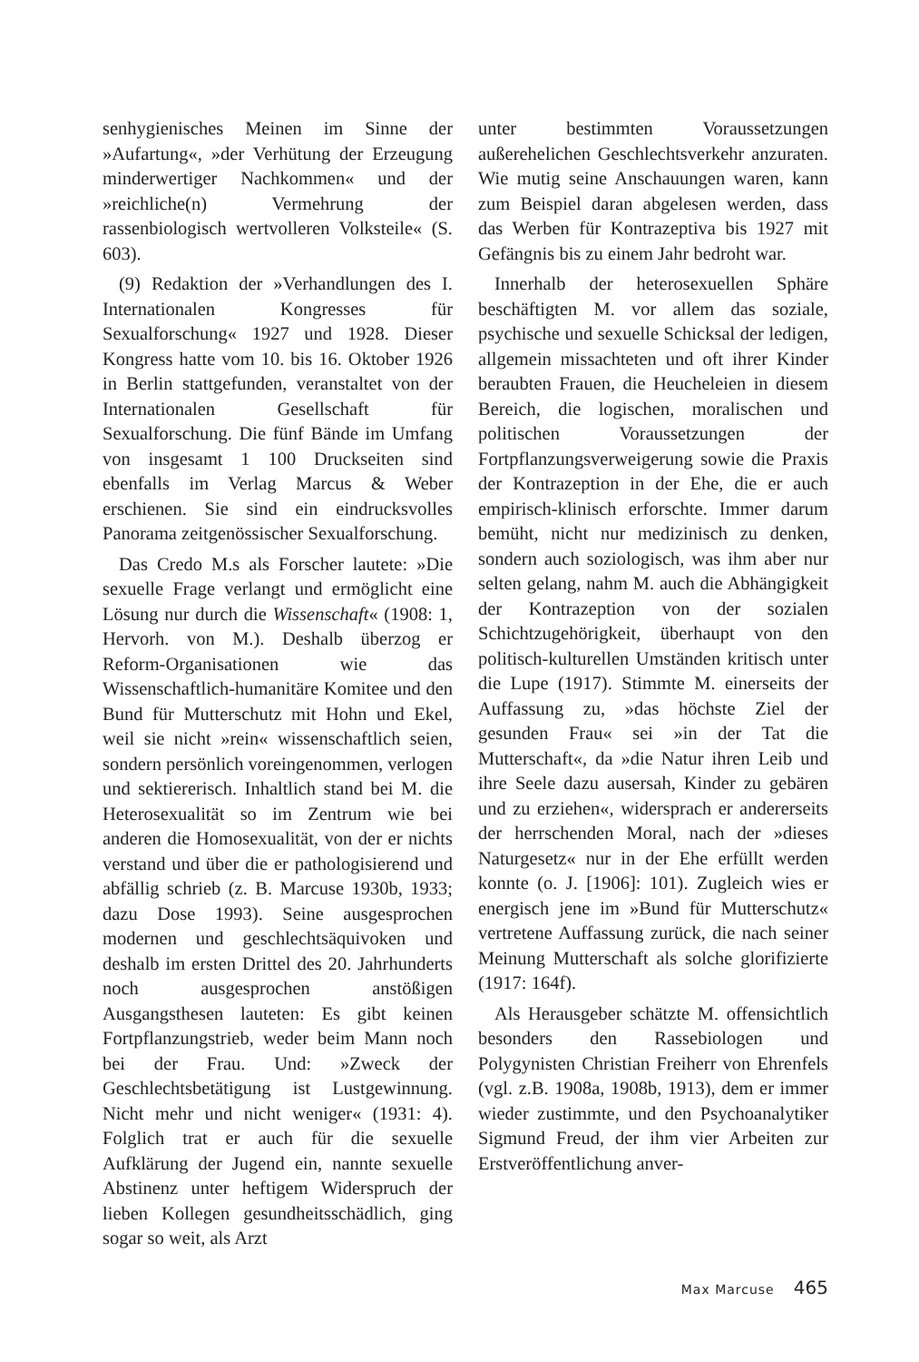senhygienisches Meinen im Sinne der »Aufartung«, »der Verhütung der Erzeugung minderwertiger Nachkommen« und der »reichliche(n) Vermehrung der rassenbiologisch wertvolleren Volksteile« (S. 603).
(9) Redaktion der »Verhandlungen des I. Internationalen Kongresses für Sexualforschung« 1927 und 1928. Dieser Kongress hatte vom 10. bis 16. Oktober 1926 in Berlin stattgefunden, veranstaltet von der Internationalen Gesellschaft für Sexualforschung. Die fünf Bände im Umfang von insgesamt 1 100 Druckseiten sind ebenfalls im Verlag Marcus & Weber erschienen. Sie sind ein eindrucksvolles Panorama zeitgenössischer Sexualforschung.
Das Credo M.s als Forscher lautete: »Die sexuelle Frage verlangt und ermöglicht eine Lösung nur durch die Wissenschaft« (1908: 1, Hervorh. von M.). Deshalb überzog er Reform-Organisationen wie das Wissenschaftlich-humanitäre Komitee und den Bund für Mutterschutz mit Hohn und Ekel, weil sie nicht »rein« wissenschaftlich seien, sondern persönlich voreingenommen, verlogen und sektiererisch. Inhaltlich stand bei M. die Heterosexualität so im Zentrum wie bei anderen die Homosexualität, von der er nichts verstand und über die er pathologisierend und abfällig schrieb (z. B. Marcuse 1930b, 1933; dazu Dose 1993). Seine ausgesprochen modernen und geschlechtsäquivoken und deshalb im ersten Drittel des 20. Jahrhunderts noch ausgesprochen anstößigen Ausgangsthesen lauteten: Es gibt keinen Fortpflanzungstrieb, weder beim Mann noch bei der Frau. Und: »Zweck der Geschlechtsbetätigung ist Lustgewinnung. Nicht mehr und nicht weniger« (1931: 4). Folglich trat er auch für die sexuelle Aufklärung der Jugend ein, nannte sexuelle Abstinenz unter heftigem Widerspruch der lieben Kollegen gesundheitsschädlich, ging sogar so weit, als Arzt
unter bestimmten Voraussetzungen außerehelichen Geschlechtsverkehr anzuraten. Wie mutig seine Anschauungen waren, kann zum Beispiel daran abgelesen werden, dass das Werben für Kontrazeptiva bis 1927 mit Gefängnis bis zu einem Jahr bedroht war.
Innerhalb der heterosexuellen Sphäre beschäftigten M. vor allem das soziale, psychische und sexuelle Schicksal der ledigen, allgemein missachteten und oft ihrer Kinder beraubten Frauen, die Heucheleien in diesem Bereich, die logischen, moralischen und politischen Voraussetzungen der Fortpflanzungsverweigerung sowie die Praxis der Kontrazeption in der Ehe, die er auch empirisch-klinisch erforschte. Immer darum bemüht, nicht nur medizinisch zu denken, sondern auch soziologisch, was ihm aber nur selten gelang, nahm M. auch die Abhängigkeit der Kontrazeption von der sozialen Schichtzugehörigkeit, überhaupt von den politisch-kulturellen Umständen kritisch unter die Lupe (1917). Stimmte M. einerseits der Auffassung zu, »das höchste Ziel der gesunden Frau« sei »in der Tat die Mutterschaft«, da »die Natur ihren Leib und ihre Seele dazu ausersah, Kinder zu gebären und zu erziehen«, widersprach er andererseits der herrschenden Moral, nach der »dieses Naturgesetz« nur in der Ehe erfüllt werden konnte (o. J. [1906]: 101). Zugleich wies er energisch jene im »Bund für Mutterschutz« vertretene Auffassung zurück, die nach seiner Meinung Mutterschaft als solche glorifizierte (1917: 164f).
Als Herausgeber schätzte M. offensichtlich besonders den Rassebiologen und Polygynisten Christian Freiherr von Ehrenfels (vgl. z.B. 1908a, 1908b, 1913), dem er immer wieder zustimmte, und den Psychoanalytiker Sigmund Freud, der ihm vier Arbeiten zur Erstveröffentlichung anver-
Max Marcuse 465